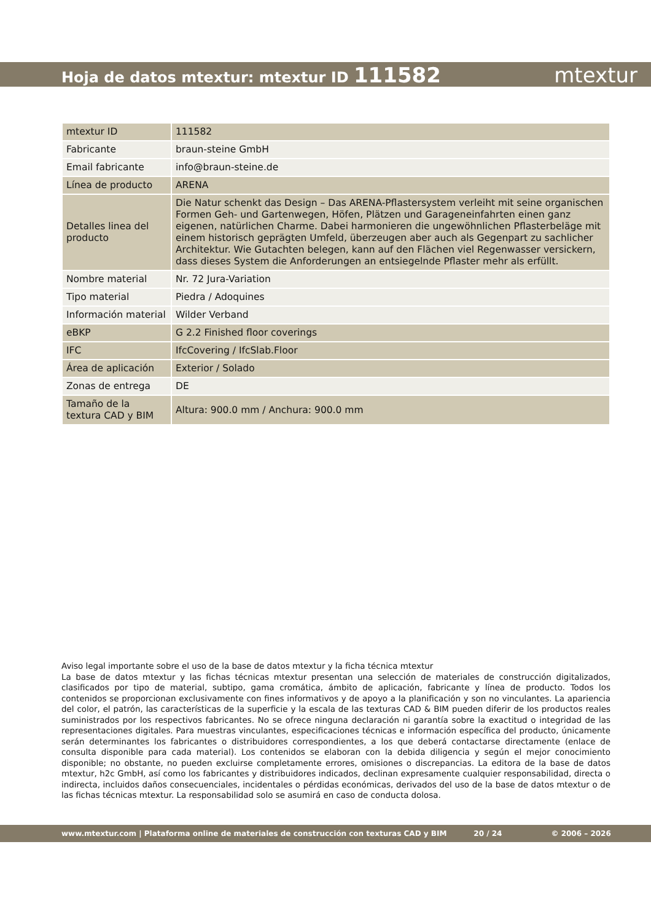Hoja de datos mtextur: mtextur ID 111582
mtextur
| mtextur ID | 111582 |
| Fabricante | braun-steine GmbH |
| Email fabricante | info@braun-steine.de |
| Línea de producto | ARENA |
| Detalles linea del producto | Die Natur schenkt das Design – Das ARENA-Pflastersystem verleiht mit seine organischen Formen Geh- und Gartenwegen, Höfen, Plätzen und Garageneinfahrten einen ganz eigenen, natürlichen Charme. Dabei harmonieren die ungewöhnlichen Pflasterbeläge mit einem historisch geprägten Umfeld, überzeugen aber auch als Gegenpart zu sachlicher Architektur. Wie Gutachten belegen, kann auf den Flächen viel Regenwasser versickern, dass dieses System die Anforderungen an entsiegelnde Pflaster mehr als erfüllt. |
| Nombre material | Nr. 72 Jura-Variation |
| Tipo material | Piedra / Adoquines |
| Información material | Wilder Verband |
| eBKP | G 2.2 Finished floor coverings |
| IFC | IfcCovering / IfcSlab.Floor |
| Área de aplicación | Exterior / Solado |
| Zonas de entrega | DE |
| Tamaño de la textura CAD y BIM | Altura: 900.0 mm / Anchura: 900.0 mm |
Aviso legal importante sobre el uso de la base de datos mtextur y la ficha técnica mtextur
La base de datos mtextur y las fichas técnicas mtextur presentan una selección de materiales de construcción digitalizados, clasificados por tipo de material, subtipo, gama cromática, ámbito de aplicación, fabricante y línea de producto. Todos los contenidos se proporcionan exclusivamente con fines informativos y de apoyo a la planificación y son no vinculantes. La apariencia del color, el patrón, las características de la superficie y la escala de las texturas CAD & BIM pueden diferir de los productos reales suministrados por los respectivos fabricantes. No se ofrece ninguna declaración ni garantía sobre la exactitud o integridad de las representaciones digitales. Para muestras vinculantes, especificaciones técnicas e información específica del producto, únicamente serán determinantes los fabricantes o distribuidores correspondientes, a los que deberá contactarse directamente (enlace de consulta disponible para cada material). Los contenidos se elaboran con la debida diligencia y según el mejor conocimiento disponible; no obstante, no pueden excluirse completamente errores, omisiones o discrepancias. La editora de la base de datos mtextur, h2c GmbH, así como los fabricantes y distribuidores indicados, declinan expresamente cualquier responsabilidad, directa o indirecta, incluidos daños consecuenciales, incidentales o pérdidas económicas, derivados del uso de la base de datos mtextur o de las fichas técnicas mtextur. La responsabilidad solo se asumirá en caso de conducta dolosa.
www.mtextur.com | Plataforma online de materiales de construcción con texturas CAD y BIM 20 / 24 © 2006 – 2026